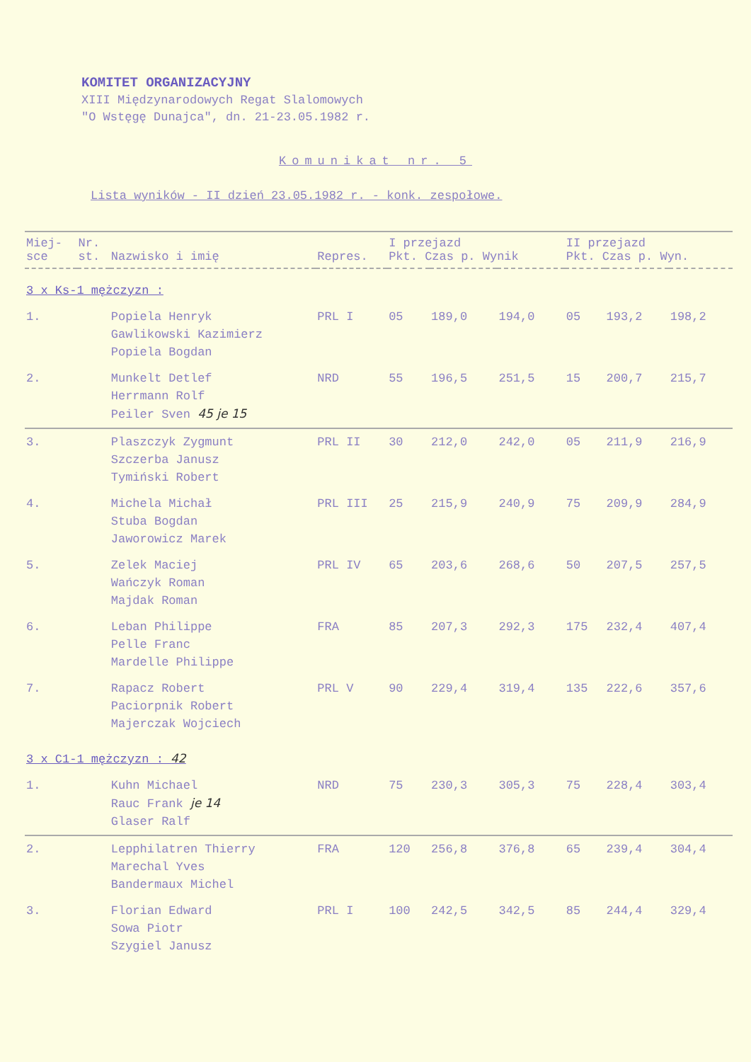KOMITET ORGANIZACYJNY
XIII Międzynarodowych Regat Slalomowych
"O Wstęgę Dunajca", dn. 21-23.05.1982 r.
Komunikat nr. 5
Lista wyników - II dzień 23.05.1982 r. - konk. zespołowe.
| Miej- sce | Nr. st. | Nazwisko i imię | Repres. | I przejazd Pkt. Czas p. Wynik | | | II przejazd Pkt. Czas p. Wyn. | | |
| --- | --- | --- | --- | --- | --- | --- | --- | --- | --- |
| 3 x Ks-1 mężczyzn : | | | | | | | | | |
| 1. | | Popiela Henryk Gawlikowski Kazimierz Popiela Bogdan | PRL I | 05 | 189,0 | 194,0 | 05 | 193,2 | 198,2 |
| 2. | | Munkelt Detlef Herrmann Rolf Peiler Sven 45 je 15 | NRD | 55 | 196,5 | 251,5 | 15 | 200,7 | 215,7 |
| 3. | | Plaszczyk Zygmunt Szczerba Janusz Tymiński Robert | PRL II | 30 | 212,0 | 242,0 | 05 | 211,9 | 216,9 |
| 4. | | Michela Michał Stuba Bogdan Jaworowicz Marek | PRL III | 25 | 215,9 | 240,9 | 75 | 209,9 | 284,9 |
| 5. | | Zelek Maciej Wańczyk Roman Majdak Roman | PRL IV | 65 | 203,6 | 268,6 | 50 | 207,5 | 257,5 |
| 6. | | Leban Philippe Pelle Franc Mardelle Philippe | FRA | 85 | 207,3 | 292,3 | 175 | 232,4 | 407,4 |
| 7. | | Rapacz Robert Paciorpnik Robert Majerczak Wojciech | PRL V | 90 | 229,4 | 319,4 | 135 | 222,6 | 357,6 |
| 3 x C1-1 mężczyzn : 42 | | | | | | | | | |
| 1. | | Kuhn Michael Rauc Frank je 14 Glaser Ralf | NRD | 75 | 230,3 | 305,3 | 75 | 228,4 | 303,4 |
| 2. | | Lepphilatren Thierry Marechal Yves Bandermaux Michel | FRA | 120 | 256,8 | 376,8 | 65 | 239,4 | 304,4 |
| 3. | | Florian Edward Sowa Piotr Szygiel Janusz | PRL I | 100 | 242,5 | 342,5 | 85 | 244,4 | 329,4 |